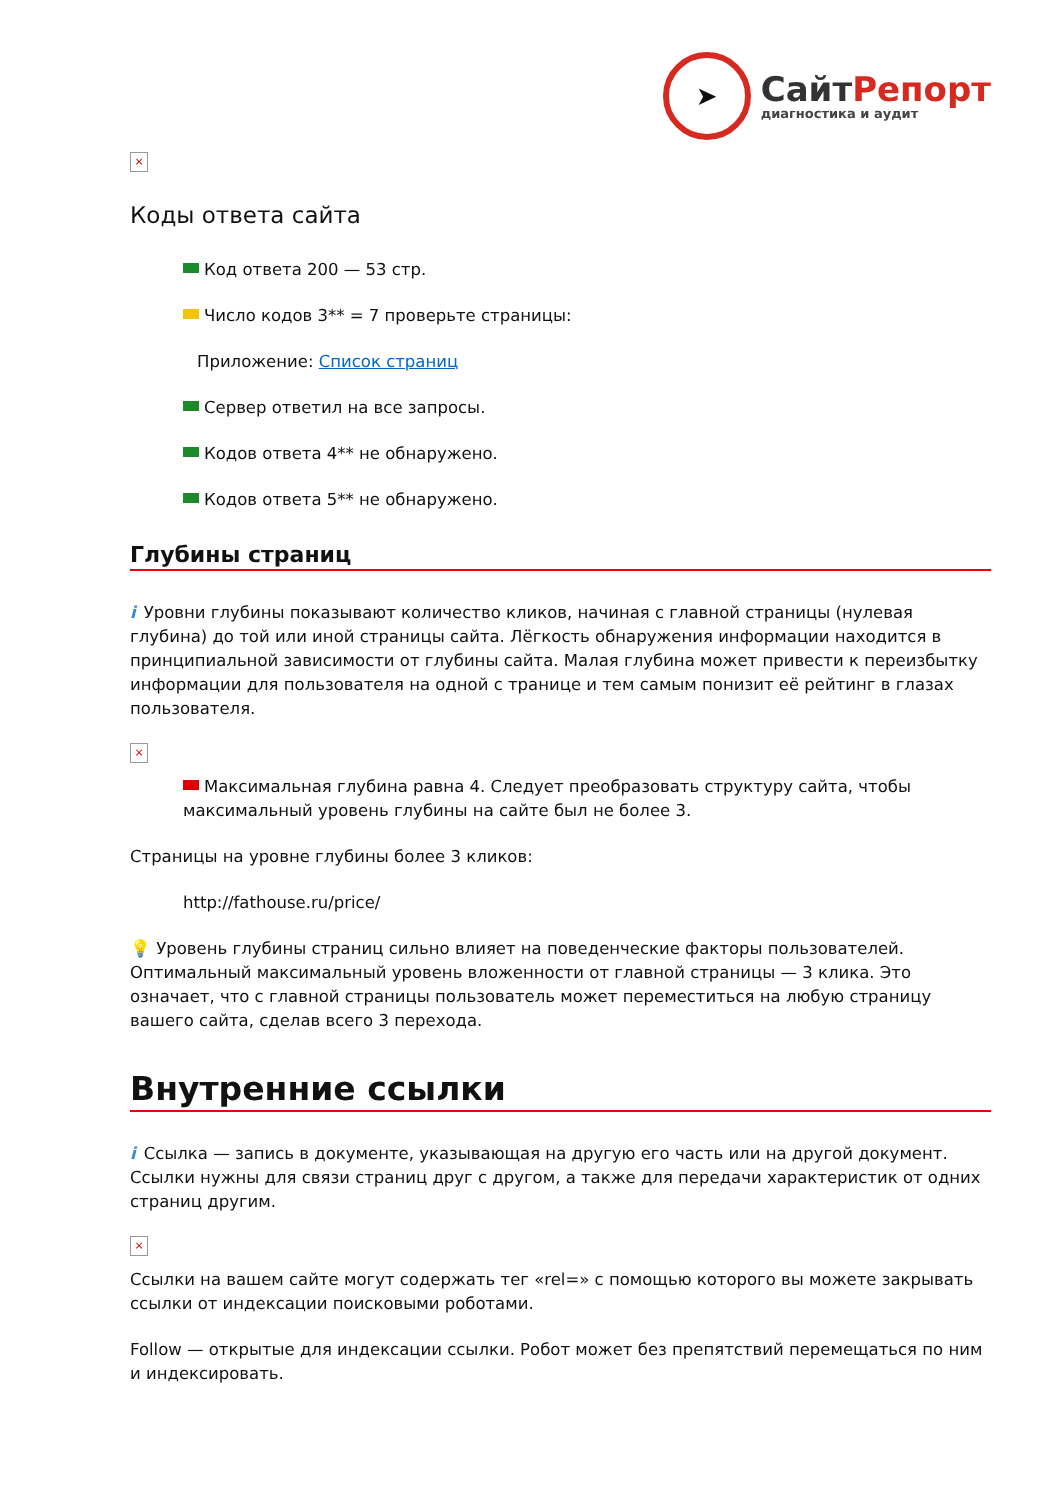➤
СайтРепорт
диагностика и аудит
×
Коды ответа сайта
Код ответа 200 — 53 стр.
Число кодов 3** = 7 проверьте страницы:
Приложение: Список страниц
Сервер ответил на все запросы.
Кодов ответа 4** не обнаружено.
Кодов ответа 5** не обнаружено.
Глубины страниц
i Уровни глубины показывают количество кликов, начиная с главной страницы (нулевая глубина) до той или иной страницы сайта. Лёгкость обнаружения информации находится в принципиальной зависимости от глубины сайта. Малая глубина может привести к переизбытку информации для пользователя на одной с транице и тем самым понизит её рейтинг в глазах пользователя.
×
Максимальная глубина равна 4. Следует преобразовать структуру сайта, чтобы максимальный уровень глубины на сайте был не более 3.
Страницы на уровне глубины более 3 кликов:
http://fathouse.ru/price/
💡 Уровень глубины страниц сильно влияет на поведенческие факторы пользователей. Оптимальный максимальный уровень вложенности от главной страницы — 3 клика. Это означает, что с главной страницы пользователь может переместиться на любую страницу вашего сайта, сделав всего 3 перехода.
Внутренние ссылки
i Ссылка — запись в документе, указывающая на другую его часть или на другой документ. Ссылки нужны для связи страниц друг с другом, а также для передачи характеристик от одних страниц другим.
×
Ссылки на вашем сайте могут содержать тег «rel=» с помощью которого вы можете закрывать ссылки от индексации поисковыми роботами.
Follow — открытые для индексации ссылки. Робот может без препятствий перемещаться по ним и индексировать.